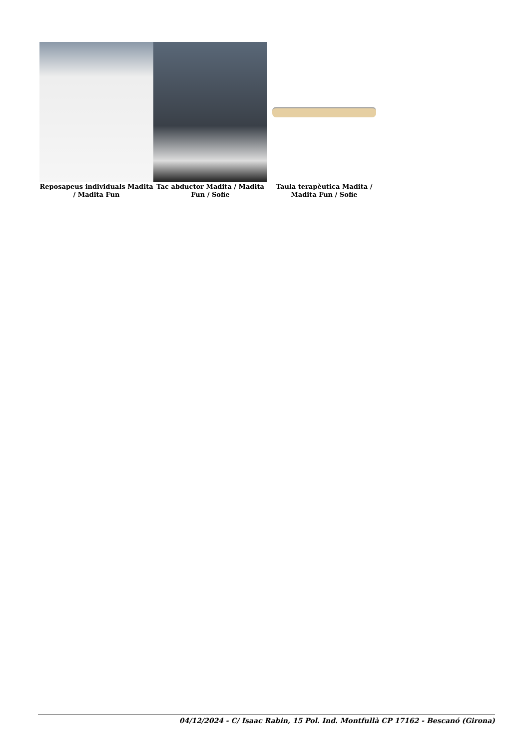Reposapeus individuals Madita / Madita Fun
Tac abductor Madita / Madita Fun / Sofie
Taula terapèutica Madita / Madita Fun / Sofie
04/12/2024 - C/ Isaac Rabin, 15 Pol. Ind. Montfullà CP 17162 - Bescanó (Girona)